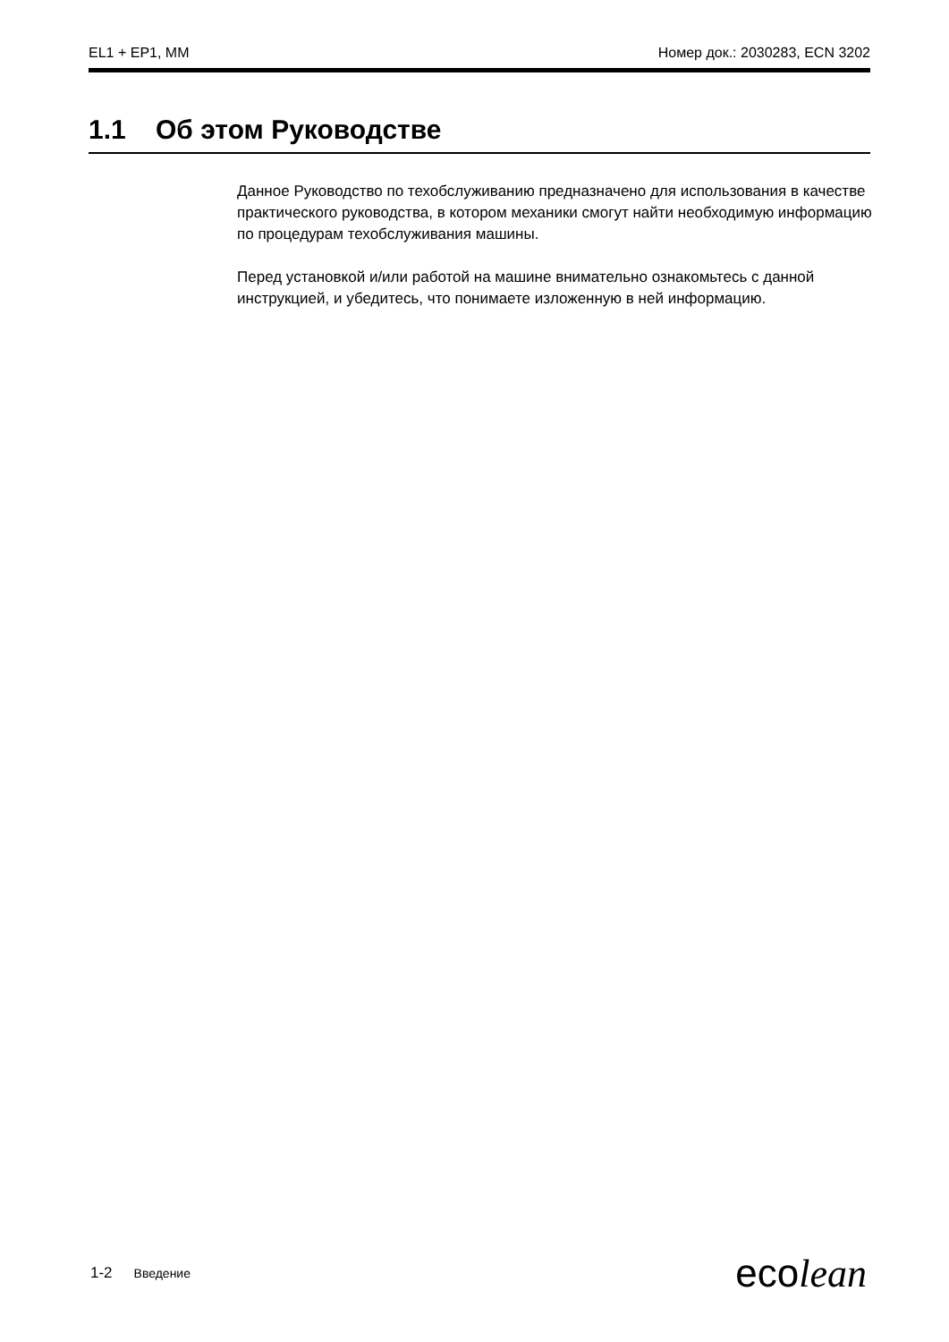EL1 + EP1, MM Номер док.: 2030283, ECN 3202
1.1 Об этом Руководстве
Данное Руководство по техобслуживанию предназначено для использования в качестве практического руководства, в котором механики смогут найти необходимую информацию по процедурам техобслуживания машины.
Перед установкой и/или работой на машине внимательно ознакомьтесь с данной инструкцией, и убедитесь, что понимаете изложенную в ней информацию.
1-2 Введение ecolean